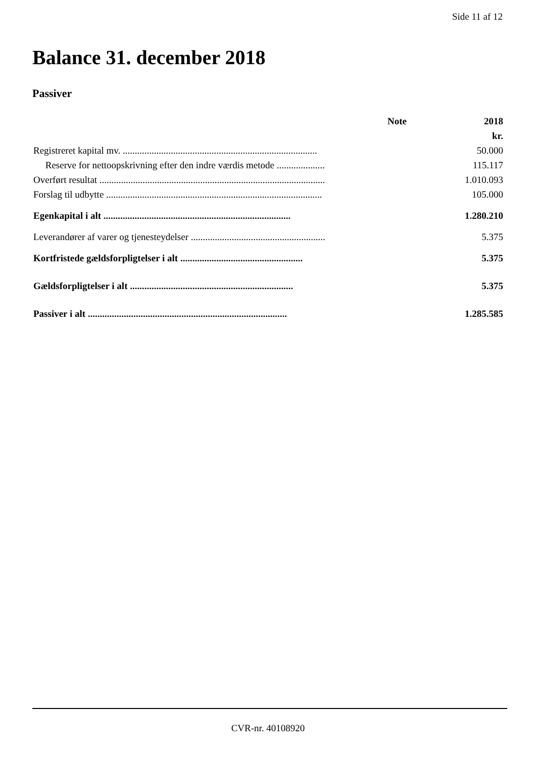Side 11 af 12
Balance 31. december 2018
Passiver
| | Note | 2018 |
| --- | --- | --- |
| | | kr. |
| Registreret kapital mv. ................................................................................. | | 50.000 |
| Reserve for nettoopskrivning efter den indre værdis metode .................... | | 115.117 |
| Overført resultat .............................................................................................. | | 1.010.093 |
| Forslag til udbytte .......................................................................................... | | 105.000 |
| Egenkapital i alt .............................................................................. | | 1.280.210 |
| Leverandører af varer og tjenesteydelser ........................................................ | | 5.375 |
| Kortfristede gældsforpligtelser i alt ................................................... | | 5.375 |
| Gældsforpligtelser i alt .................................................................... | | 5.375 |
| Passiver i alt ................................................................................... | | 1.285.585 |
CVR-nr. 40108920